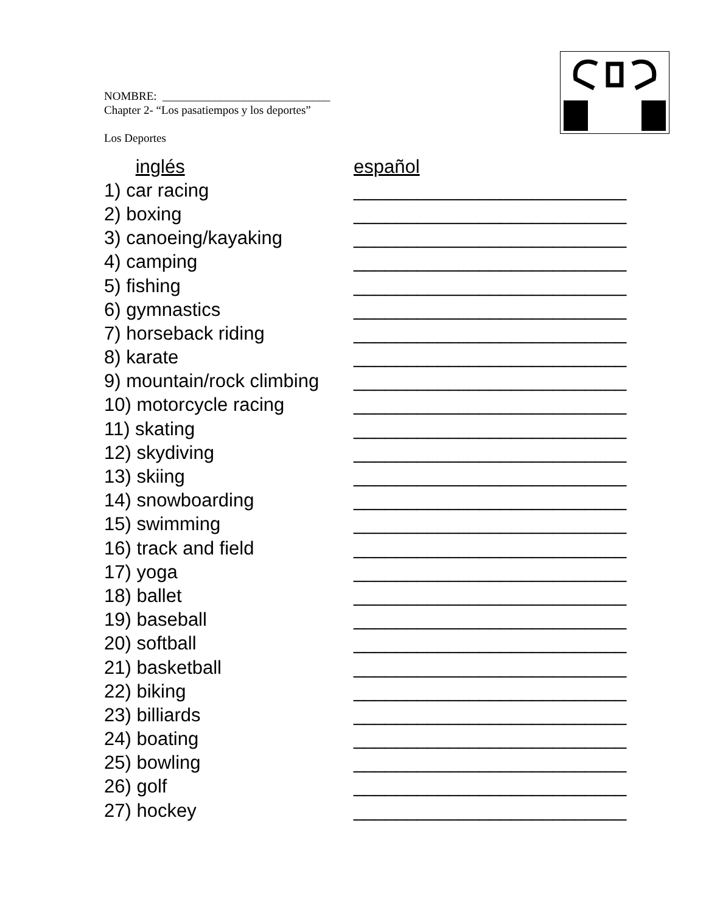NOMBRE: _____________________________
Chapter 2- “Los pasatiempos y los deportes”
Los Deportes
| inglés | español |
| --- | --- |
| 1) car racing | __________________________ |
| 2) boxing | __________________________ |
| 3) canoeing/kayaking | __________________________ |
| 4) camping | __________________________ |
| 5) fishing | __________________________ |
| 6) gymnastics | __________________________ |
| 7) horseback riding | __________________________ |
| 8) karate | __________________________ |
| 9) mountain/rock climbing | __________________________ |
| 10) motorcycle racing | __________________________ |
| 11) skating | __________________________ |
| 12) skydiving | __________________________ |
| 13) skiing | __________________________ |
| 14) snowboarding | __________________________ |
| 15) swimming | __________________________ |
| 16) track and field | __________________________ |
| 17) yoga | __________________________ |
| 18) ballet | __________________________ |
| 19) baseball | __________________________ |
| 20) softball | __________________________ |
| 21) basketball | __________________________ |
| 22) biking | __________________________ |
| 23) billiards | __________________________ |
| 24) boating | __________________________ |
| 25) bowling | __________________________ |
| 26) golf | __________________________ |
| 27) hockey | __________________________ |